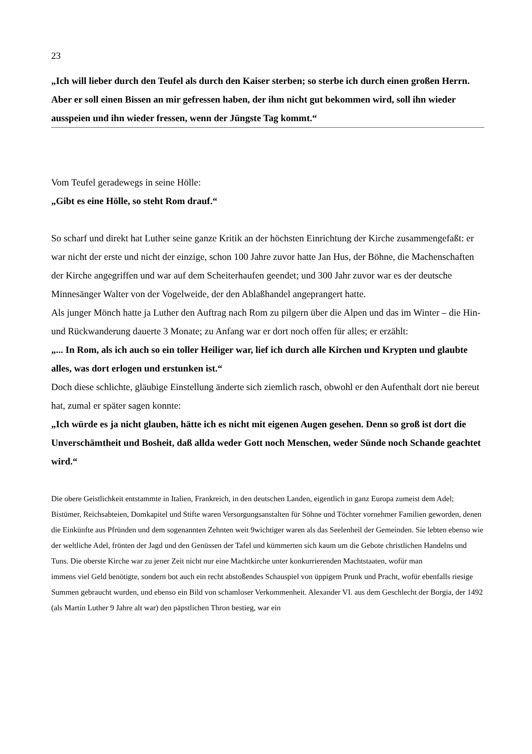23
„Ich will lieber durch den Teufel als durch den Kaiser sterben; so sterbe ich durch einen großen Herrn.
Aber er soll einen Bissen an mir gefressen haben, der ihm nicht gut bekommen wird, soll ihn wieder
ausspeien und ihn wieder fressen, wenn der Jüngste Tag kommt.“
Vom Teufel geradewegs in seine Hölle:
„Gibt es eine Hölle, so steht Rom drauf.“
So scharf und direkt hat Luther seine ganze Kritik an der höchsten Einrichtung der Kirche zusammengefaßt: er war nicht der erste und nicht der einzige, schon 100 Jahre zuvor hatte Jan Hus, der Böhne, die Machenschaften der Kirche angegriffen und war auf dem Scheiterhaufen geendet; und 300 Jahr zuvor war es der deutsche Minnesänger Walter von der Vogelweide, der den Ablaßhandel angeprangert hatte.
Als junger Mönch hatte ja Luther den Auftrag nach Rom zu pilgern über die Alpen und das im Winter – die Hin- und Rückwanderung dauerte 3 Monate; zu Anfang war er dort noch offen für alles; er erzählt:
„... In Rom, als ich auch so ein toller Heiliger war, lief ich durch alle Kirchen und Krypten und glaubte alles, was dort erlogen und erstunken ist.“
Doch diese schlichte, gläubige Einstellung änderte sich ziemlich rasch, obwohl er den Aufenthalt dort nie bereut hat, zumal er später sagen konnte:
„Ich würde es ja nicht glauben, hätte ich es nicht mit eigenen Augen gesehen. Denn so groß ist dort die Unverschämtheit und Bosheit, daß allda weder Gott noch Menschen, weder Sünde noch Schande geachtet wird.“
Die obere Geistlichkeit entstammte in Italien, Frankreich, in den deutschen Landen, eigentlich in ganz Europa zumeist dem Adel; Bistümer, Reichsabteien, Domkapitel und Stifte waren Versorgungsanstalten für Söhne und Töchter vornehmer Familien geworden, denen die Einkünfte aus Pfründen und dem sogenannten Zehnten weit 9wichtiger waren als das Seelenheil der Gemeinden. Sie lebten ebenso wie der weltliche Adel, frönten der Jagd und den Genüssen der Tafel und kümmerten sich kaum um die Gebote christlichen Handelns und Tuns. Die oberste Kirche war zu jener Zeit nicht nur eine Machtkirche unter konkurrierenden Machtstaaten, wofür man
immens viel Geld benötigte, sondern bot auch ein recht abstoßendes Schauspiel von üppigem Prunk und Pracht, wofür ebenfalls riesige Summen gebraucht wurden, und ebenso ein Bild von schamloser Verkommenheit. Alexander VI. aus dem Geschlecht der Borgia, der 1492 (als Martin Luther 9 Jahre alt war) den päpstlichen Thron bestieg, war ein